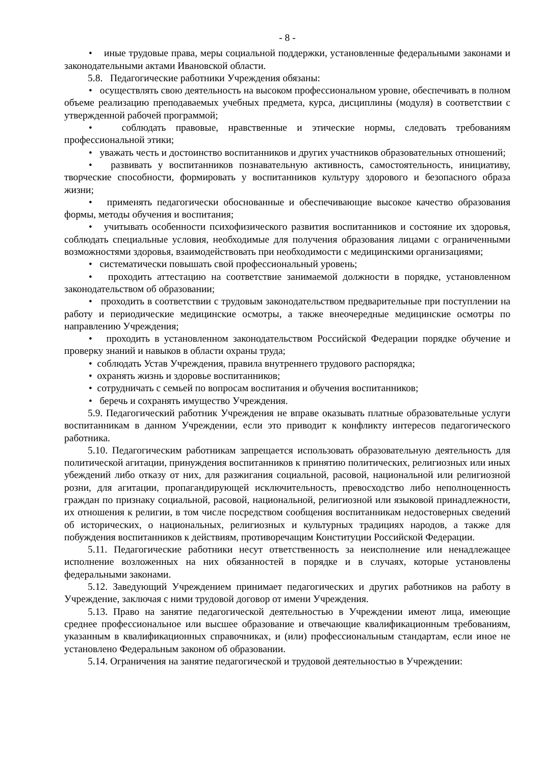- 8 -
• иные трудовые права, меры социальной поддержки, установленные федеральными законами и законодательными актами Ивановской области.
5.8. Педагогические работники Учреждения обязаны:
• осуществлять свою деятельность на высоком профессиональном уровне, обеспечивать в полном объеме реализацию преподаваемых учебных предмета, курса, дисциплины (модуля) в соответствии с утвержденной рабочей программой;
• соблюдать правовые, нравственные и этические нормы, следовать требованиям профессиональной этики;
• уважать честь и достоинство воспитанников и других участников образовательных отношений;
• развивать у воспитанников познавательную активность, самостоятельность, инициативу, творческие способности, формировать у воспитанников культуру здорового и безопасного образа жизни;
• применять педагогически обоснованные и обеспечивающие высокое качество образования формы, методы обучения и воспитания;
• учитывать особенности психофизического развития воспитанников и состояние их здоровья, соблюдать специальные условия, необходимые для получения образования лицами с ограниченными возможностями здоровья, взаимодействовать при необходимости с медицинскими организациями;
• систематически повышать свой профессиональный уровень;
• проходить аттестацию на соответствие занимаемой должности в порядке, установленном законодательством об образовании;
• проходить в соответствии с трудовым законодательством предварительные при поступлении на работу и периодические медицинские осмотры, а также внеочередные медицинские осмотры по направлению Учреждения;
• проходить в установленном законодательством Российской Федерации порядке обучение и проверку знаний и навыков в области охраны труда;
• соблюдать Устав Учреждения, правила внутреннего трудового распорядка;
• охранять жизнь и здоровье воспитанников;
• сотрудничать с семьей по вопросам воспитания и обучения воспитанников;
• беречь и сохранять имущество Учреждения.
5.9. Педагогический работник Учреждения не вправе оказывать платные образовательные услуги воспитанникам в данном Учреждении, если это приводит к конфликту интересов педагогического работника.
5.10. Педагогическим работникам запрещается использовать образовательную деятельность для политической агитации, принуждения воспитанников к принятию политических, религиозных или иных убеждений либо отказу от них, для разжигания социальной, расовой, национальной или религиозной розни, для агитации, пропагандирующей исключительность, превосходство либо неполноценность граждан по признаку социальной, расовой, национальной, религиозной или языковой принадлежности, их отношения к религии, в том числе посредством сообщения воспитанникам недостоверных сведений об исторических, о национальных, религиозных и культурных традициях народов, а также для побуждения воспитанников к действиям, противоречащим Конституции Российской Федерации.
5.11. Педагогические работники несут ответственность за неисполнение или ненадлежащее исполнение возложенных на них обязанностей в порядке и в случаях, которые установлены федеральными законами.
5.12. Заведующий Учреждением принимает педагогических и других работников на работу в Учреждение, заключая с ними трудовой договор от имени Учреждения.
5.13. Право на занятие педагогической деятельностью в Учреждении имеют лица, имеющие среднее профессиональное или высшее образование и отвечающие квалификационным требованиям, указанным в квалификационных справочниках, и (или) профессиональным стандартам, если иное не установлено Федеральным законом об образовании.
5.14. Ограничения на занятие педагогической и трудовой деятельностью в Учреждении: